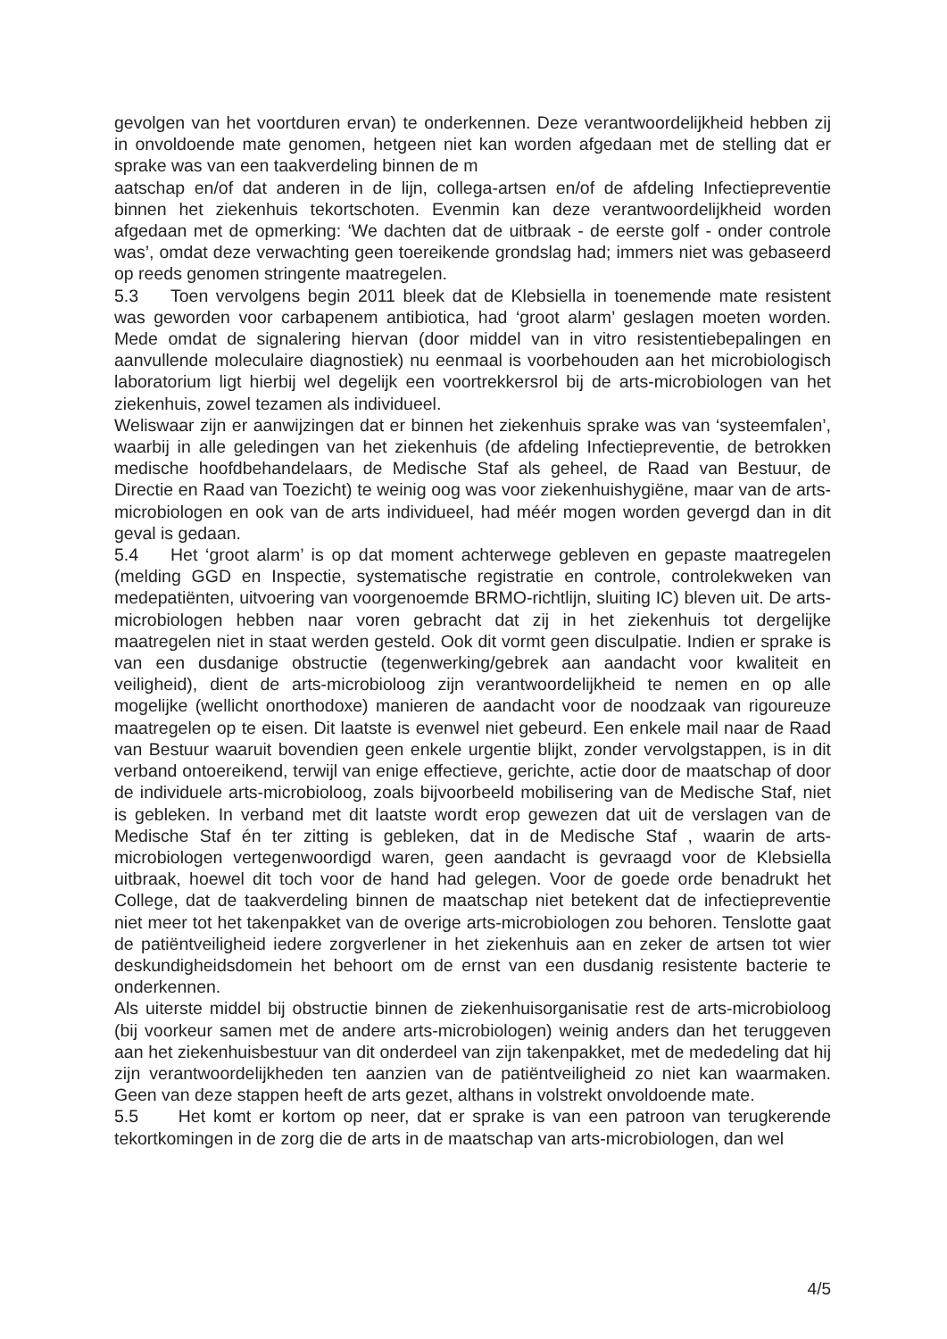gevolgen van het voortduren ervan) te onderkennen. Deze verantwoordelijkheid hebben zij in onvoldoende mate genomen, hetgeen niet kan worden afgedaan met de stelling dat er sprake was van een taakverdeling binnen de m
aatschap en/of dat anderen in de lijn, collega-artsen en/of de afdeling Infectiepreventie binnen het ziekenhuis tekortschoten. Evenmin kan deze verantwoordelijkheid worden afgedaan met de opmerking: ‘We dachten dat de uitbraak - de eerste golf - onder controle was’, omdat deze verwachting geen toereikende grondslag had; immers niet was gebaseerd op reeds genomen stringente maatregelen.
5.3 Toen vervolgens begin 2011 bleek dat de Klebsiella in toenemende mate resistent was geworden voor carbapenem antibiotica, had ‘groot alarm’ geslagen moeten worden. Mede omdat de signalering hiervan (door middel van in vitro resistentiebepalingen en aanvullende moleculaire diagnostiek) nu eenmaal is voorbehouden aan het microbiologisch laboratorium ligt hierbij wel degelijk een voortrekkersrol bij de arts-microbiologen van het ziekenhuis, zowel tezamen als individueel.
Weliswaar zijn er aanwijzingen dat er binnen het ziekenhuis sprake was van ‘systeemfalen’, waarbij in alle geledingen van het ziekenhuis (de afdeling Infectiepreventie, de betrokken medische hoofdbehandelaars, de Medische Staf als geheel, de Raad van Bestuur, de Directie en Raad van Toezicht) te weinig oog was voor ziekenhuishygiëne, maar van de arts-microbiologen en ook van de arts individueel, had méér mogen worden gevergd dan in dit geval is gedaan.
5.4 Het ‘groot alarm’ is op dat moment achterwege gebleven en gepaste maatregelen (melding GGD en Inspectie, systematische registratie en controle, controlekweken van medepatiënten, uitvoering van voorgenoemde BRMO-richtlijn, sluiting IC) bleven uit. De arts-microbiologen hebben naar voren gebracht dat zij in het ziekenhuis tot dergelijke maatregelen niet in staat werden gesteld. Ook dit vormt geen disculpatie. Indien er sprake is van een dusdanige obstructie (tegenwerking/gebrek aan aandacht voor kwaliteit en veiligheid), dient de arts-microbioloog zijn verantwoordelijkheid te nemen en op alle mogelijke (wellicht onorthodoxe) manieren de aandacht voor de noodzaak van rigoureuze maatregelen op te eisen. Dit laatste is evenwel niet gebeurd. Een enkele mail naar de Raad van Bestuur waaruit bovendien geen enkele urgentie blijkt, zonder vervolgstappen, is in dit verband ontoereikend, terwijl van enige effectieve, gerichte, actie door de maatschap of door de individuele arts-microbioloog, zoals bijvoorbeeld mobilisering van de Medische Staf, niet is gebleken. In verband met dit laatste wordt erop gewezen dat uit de verslagen van de Medische Staf én ter zitting is gebleken, dat in de Medische Staf , waarin de arts-microbiologen vertegenwoordigd waren, geen aandacht is gevraagd voor de Klebsiella uitbraak, hoewel dit toch voor de hand had gelegen. Voor de goede orde benadrukt het College, dat de taakverdeling binnen de maatschap niet betekent dat de infectiepreventie niet meer tot het takenpakket van de overige arts-microbiologen zou behoren. Tenslotte gaat de patiëntveiligheid iedere zorgverlener in het ziekenhuis aan en zeker de artsen tot wier deskundigheidsdomein het behoort om de ernst van een dusdanig resistente bacterie te onderkennen.
Als uiterste middel bij obstructie binnen de ziekenhuisorganisatie rest de arts-microbioloog (bij voorkeur samen met de andere arts-microbiologen) weinig anders dan het teruggeven aan het ziekenhuisbestuur van dit onderdeel van zijn takenpakket, met de mededeling dat hij zijn verantwoordelijkheden ten aanzien van de patiëntveiligheid zo niet kan waarmaken. Geen van deze stappen heeft de arts gezet, althans in volstrekt onvoldoende mate.
5.5 Het komt er kortom op neer, dat er sprake is van een patroon van terugkerende tekortkomingen in de zorg die de arts in de maatschap van arts-microbiologen, dan wel
4/5